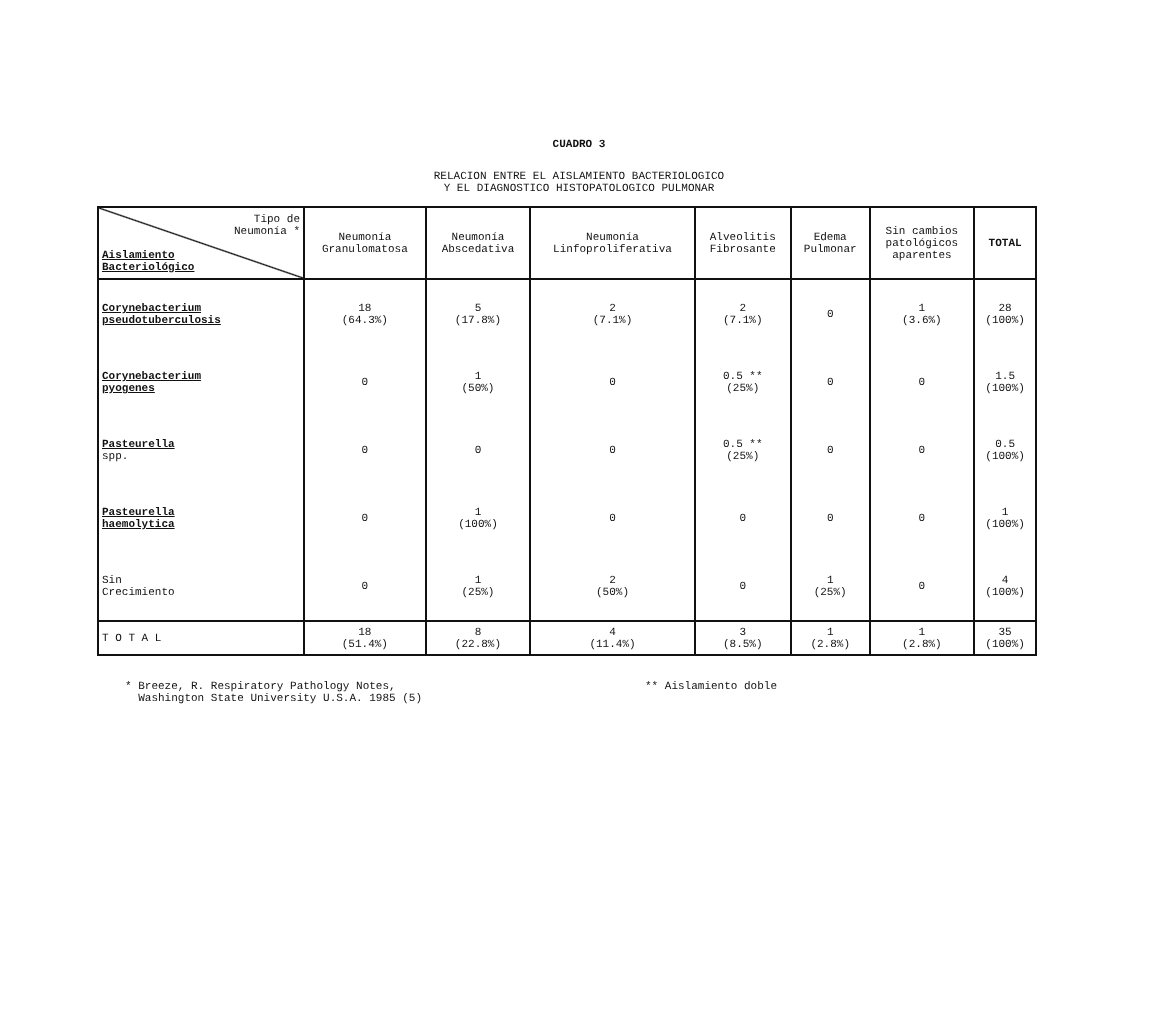CUADRO 3
RELACION ENTRE EL AISLAMIENTO BACTERIOLOGICO
Y EL DIAGNOSTICO HISTOPATOLOGICO PULMONAR
| Tipo de Neumonía * Aislamiento Bacteriológico | Neumonía Granulomatosa | Neumonía Abscedativa | Neumonía Linfoproliferativa | Alveolitis Fibrosante | Edema Pulmonar | Sin cambios patológicos aparentes | TOTAL |
| --- | --- | --- | --- | --- | --- | --- | --- |
| Corynebacterium pseudotuberculosis | 18 (64.3%) | 5 (17.8%) | 2 (7.1%) | 2 (7.1%) | 0 | 1 (3.6%) | 28 (100%) |
| Corynebacterium pyogenes | 0 | 1 (50%) | 0 | 0.5 ** (25%) | 0 | 0 | 1.5 (100%) |
| Pasteurella spp. | 0 | 0 | 0 | 0.5 ** (25%) | 0 | 0 | 0.5 (100%) |
| Pasteurella haemolytica | 0 | 1 (100%) | 0 | 0 | 0 | 0 | 1 (100%) |
| Sin Crecimiento | 0 | 1 (25%) | 2 (50%) | 0 | 1 (25%) | 0 | 4 (100%) |
| T O T A L | 18 (51.4%) | 8 (22.8%) | 4 (11.4%) | 3 (8.5%) | 1 (2.8%) | 1 (2.8%) | 35 (100%) |
* Breeze, R. Respiratory Pathology Notes,
Washington State University U.S.A. 1985 (5)
** Aislamiento doble